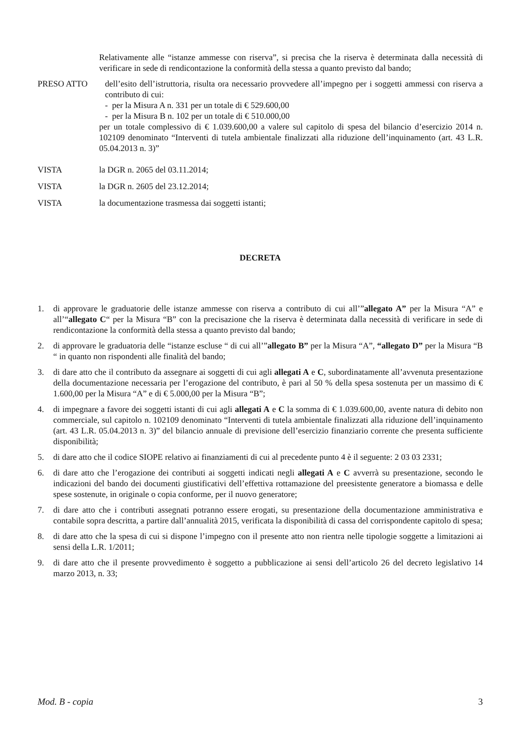Relativamente alle “istanze ammesse con riserva”, si precisa che la riserva è determinata dalla necessità di verificare in sede di rendicontazione la conformità della stessa a quanto previsto dal bando;
PRESO ATTO dell’esito dell’istruttoria, risulta ora necessario provvedere all’impegno per i soggetti ammessi con riserva a contributo di cui:
- per la Misura A n. 331 per un totale di € 529.600,00
- per la Misura B n. 102 per un totale di € 510.000,00
per un totale complessivo di € 1.039.600,00 a valere sul capitolo di spesa del bilancio d’esercizio 2014 n. 102109 denominato “Interventi di tutela ambientale finalizzati alla riduzione dell’inquinamento (art. 43 L.R. 05.04.2013 n. 3)”
VISTA la DGR n. 2065 del 03.11.2014;
VISTA la DGR n. 2605 del 23.12.2014;
VISTA la documentazione trasmessa dai soggetti istanti;
DECRETA
1. di approvare le graduatorie delle istanze ammesse con riserva a contributo di cui all’”allegato A” per la Misura “A” e all’“allegato C“ per la Misura “B” con la precisazione che la riserva è determinata dalla necessità di verificare in sede di rendicontazione la conformità della stessa a quanto previsto dal bando;
2. di approvare le graduatoria delle “istanze escluse “ di cui all’”allegato B” per la Misura “A”, “allegato D” per la Misura “B “ in quanto non rispondenti alle finalità del bando;
3. di dare atto che il contributo da assegnare ai soggetti di cui agli allegati A e C, subordinatamente all’avvenuta presentazione della documentazione necessaria per l’erogazione del contributo, è pari al 50 % della spesa sostenuta per un massimo di € 1.600,00 per la Misura “A” e di € 5.000,00 per la Misura “B”;
4. di impegnare a favore dei soggetti istanti di cui agli allegati A e C la somma di € 1.039.600,00, avente natura di debito non commerciale, sul capitolo n. 102109 denominato “Interventi di tutela ambientale finalizzati alla riduzione dell’inquinamento (art. 43 L.R. 05.04.2013 n. 3)” del bilancio annuale di previsione dell’esercizio finanziario corrente che presenta sufficiente disponibilità;
5. di dare atto che il codice SIOPE relativo ai finanziamenti di cui al precedente punto 4 è il seguente: 2 03 03 2331;
6. di dare atto che l’erogazione dei contributi ai soggetti indicati negli allegati A e C avverrà su presentazione, secondo le indicazioni del bando dei documenti giustificativi dell’effettiva rottamazione del preesistente generatore a biomassa e delle spese sostenute, in originale o copia conforme, per il nuovo generatore;
7. di dare atto che i contributi assegnati potranno essere erogati, su presentazione della documentazione amministrativa e contabile sopra descritta, a partire dall’annualità 2015, verificata la disponibilità di cassa del corrispondente capitolo di spesa;
8. di dare atto che la spesa di cui si dispone l’impegno con il presente atto non rientra nelle tipologie soggette a limitazioni ai sensi della L.R. 1/2011;
9. di dare atto che il presente provvedimento è soggetto a pubblicazione ai sensi dell’articolo 26 del decreto legislativo 14 marzo 2013, n. 33;
Mod. B - copia 3